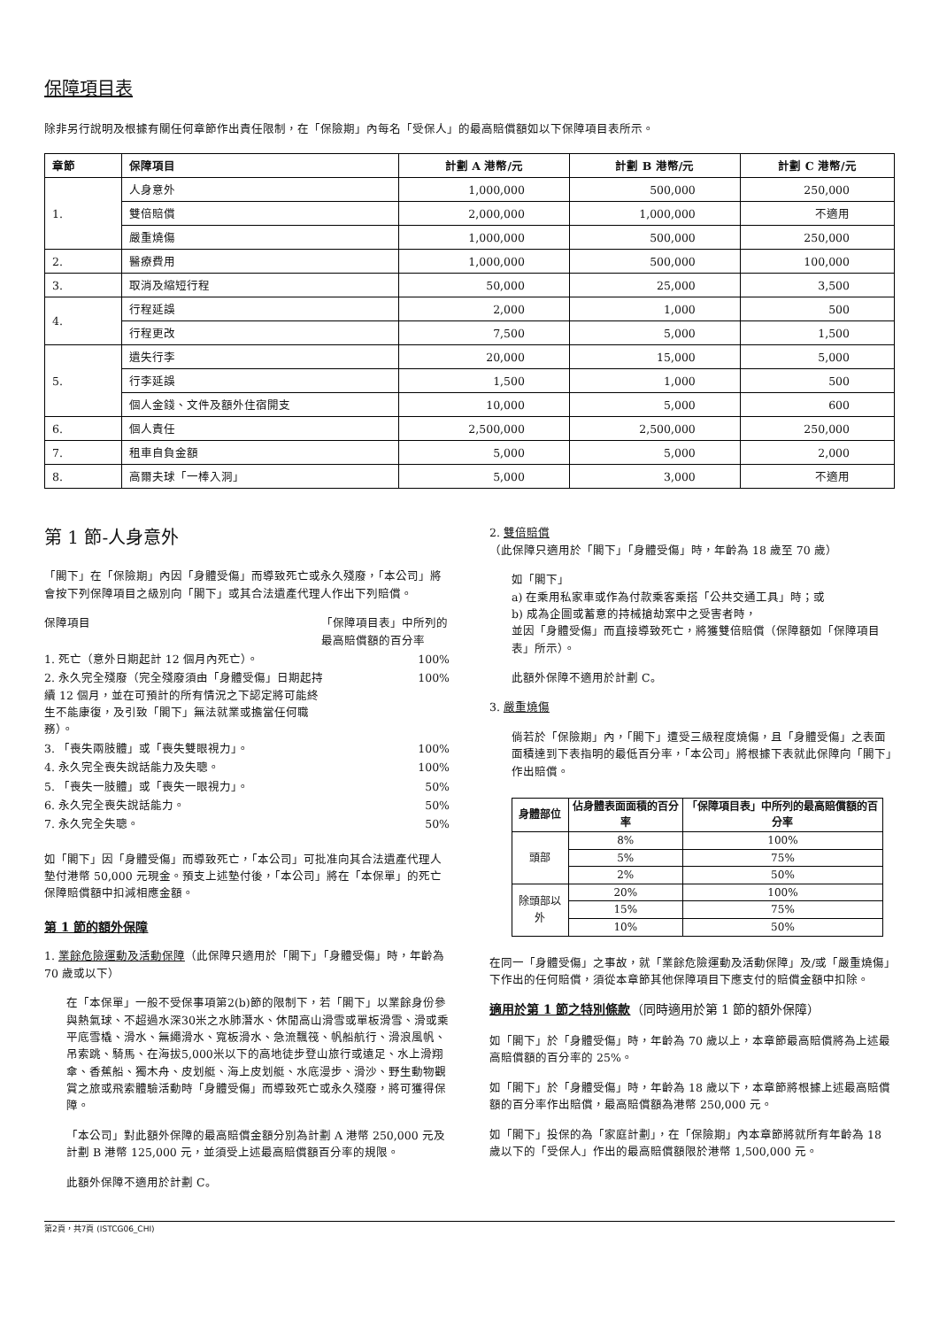保障項目表
除非另行說明及根據有關任何章節作出責任限制，在「保險期」內每名「受保人」的最高賠償額如以下保障項目表所示。
| 章節 | 保障項目 | 計劃 A 港幣/元 | 計劃 B 港幣/元 | 計劃 C 港幣/元 |
| --- | --- | --- | --- | --- |
| 1. | 人身意外 | 1,000,000 | 500,000 | 250,000 |
| | 雙倍賠償 | 2,000,000 | 1,000,000 | 不適用 |
| | 嚴重燒傷 | 1,000,000 | 500,000 | 250,000 |
| 2. | 醫療費用 | 1,000,000 | 500,000 | 100,000 |
| 3. | 取消及縮短行程 | 50,000 | 25,000 | 3,500 |
| 4. | 行程延誤 | 2,000 | 1,000 | 500 |
| | 行程更改 | 7,500 | 5,000 | 1,500 |
| 5. | 遺失行李 | 20,000 | 15,000 | 5,000 |
| | 行李延誤 | 1,500 | 1,000 | 500 |
| | 個人金錢、文件及額外住宿開支 | 10,000 | 5,000 | 600 |
| 6. | 個人責任 | 2,500,000 | 2,500,000 | 250,000 |
| 7. | 租車自負金額 | 5,000 | 5,000 | 2,000 |
| 8. | 高爾夫球「一棒入洞」 | 5,000 | 3,000 | 不適用 |
第 1 節-人身意外
「閣下」在「保險期」內因「身體受傷」而導致死亡或永久殘廢，「本公司」將會按下列保障項目之級別向「閣下」或其合法遺產代理人作出下列賠償。
保障項目 「保障項目表」中所列的最高賠償額的百分率
1. 死亡（意外日期起計 12 個月內死亡）。 100%
2. 永久完全殘廢（完全殘廢須由「身體受傷」日期起持續 12 個月，並在可預計的所有情況之下認定將可能終生不能康復，及引致「閣下」無法就業或擔當任何職務）。 100%
3. 「喪失兩肢體」或「喪失雙眼視力」。 100%
4. 永久完全喪失說話能力及失聰。 100%
5. 「喪失一肢體」或「喪失一眼視力」。 50%
6. 永久完全喪失說話能力。 50%
7. 永久完全失聰。 50%
如「閣下」因「身體受傷」而導致死亡，「本公司」可批准向其合法遺產代理人墊付港幣 50,000 元現金。預支上述墊付後，「本公司」將在「本保單」的死亡保障賠償額中扣減相應金額。
第 1 節的額外保障
1. 業餘危險運動及活動保障（此保障只適用於「閣下」「身體受傷」時，年齡為 70 歲或以下）
在「本保單」一般不受保事項第2(b)節的限制下，若「閣下」以業餘身份參與熱氣球、不超過水深30米之水肺潛水、休閒高山滑雪或單板滑雪、滑或乘平底雪橇、滑水、無繩滑水、寬板滑水、急流飄筏、帆船航行、滑浪風帆、吊索跳、騎馬、在海拔5,000米以下的高地徒步登山旅行或遠足、水上滑翔傘、香蕉船、獨木舟、皮划艇、海上皮划艇、水底漫步、滑沙、野生動物觀賞之旅或飛索體驗活動時「身體受傷」而導致死亡或永久殘廢，將可獲得保障。
「本公司」對此額外保障的最高賠償金額分別為計劃 A 港幣 250,000 元及計劃 B 港幣 125,000 元，並須受上述最高賠償額百分率的規限。
此額外保障不適用於計劃 C。
2. 雙倍賠償（此保障只適用於「閣下」「身體受傷」時，年齡為 18 歲至 70 歲）
如「閣下」
a) 在乘用私家車或作為付款乘客乘搭「公共交通工具」時；或
b) 成為企圖或蓄意的持械搶劫案中之受害者時，
並因「身體受傷」而直接導致死亡，將獲雙倍賠償（保障額如「保障項目表」所示）。
此額外保障不適用於計劃 C。
3. 嚴重燒傷
倘若於「保險期」內，「閣下」遭受三級程度燒傷，且「身體受傷」之表面面積達到下表指明的最低百分率，「本公司」將根據下表就此保障向「閣下」作出賠償。
| 身體部位 | 佔身體表面面積的百分率 | 「保障項目表」中所列的最高賠償額的百分率 |
| --- | --- | --- |
| 頭部 | 8% | 100% |
| | 5% | 75% |
| | 2% | 50% |
| 除頭部以外 | 20% | 100% |
| | 15% | 75% |
| | 10% | 50% |
在同一「身體受傷」之事故，就「業餘危險運動及活動保障」及/或「嚴重燒傷」下作出的任何賠償，須從本章節其他保障項目下應支付的賠償金額中扣除。
適用於第 1 節之特別條款（同時適用於第 1 節的額外保障）
如「閣下」於「身體受傷」時，年齡為 70 歲以上，本章節最高賠償將為上述最高賠償額的百分率的 25%。
如「閣下」於「身體受傷」時，年齡為 18 歲以下，本章節將根據上述最高賠償額的百分率作出賠償，最高賠償額為港幣 250,000 元。
如「閣下」投保的為「家庭計劃」，在「保險期」內本章節將就所有年齡為 18 歲以下的「受保人」作出的最高賠償額限於港幣 1,500,000 元。
第2頁，共7頁 (ISTCG06_CHI)